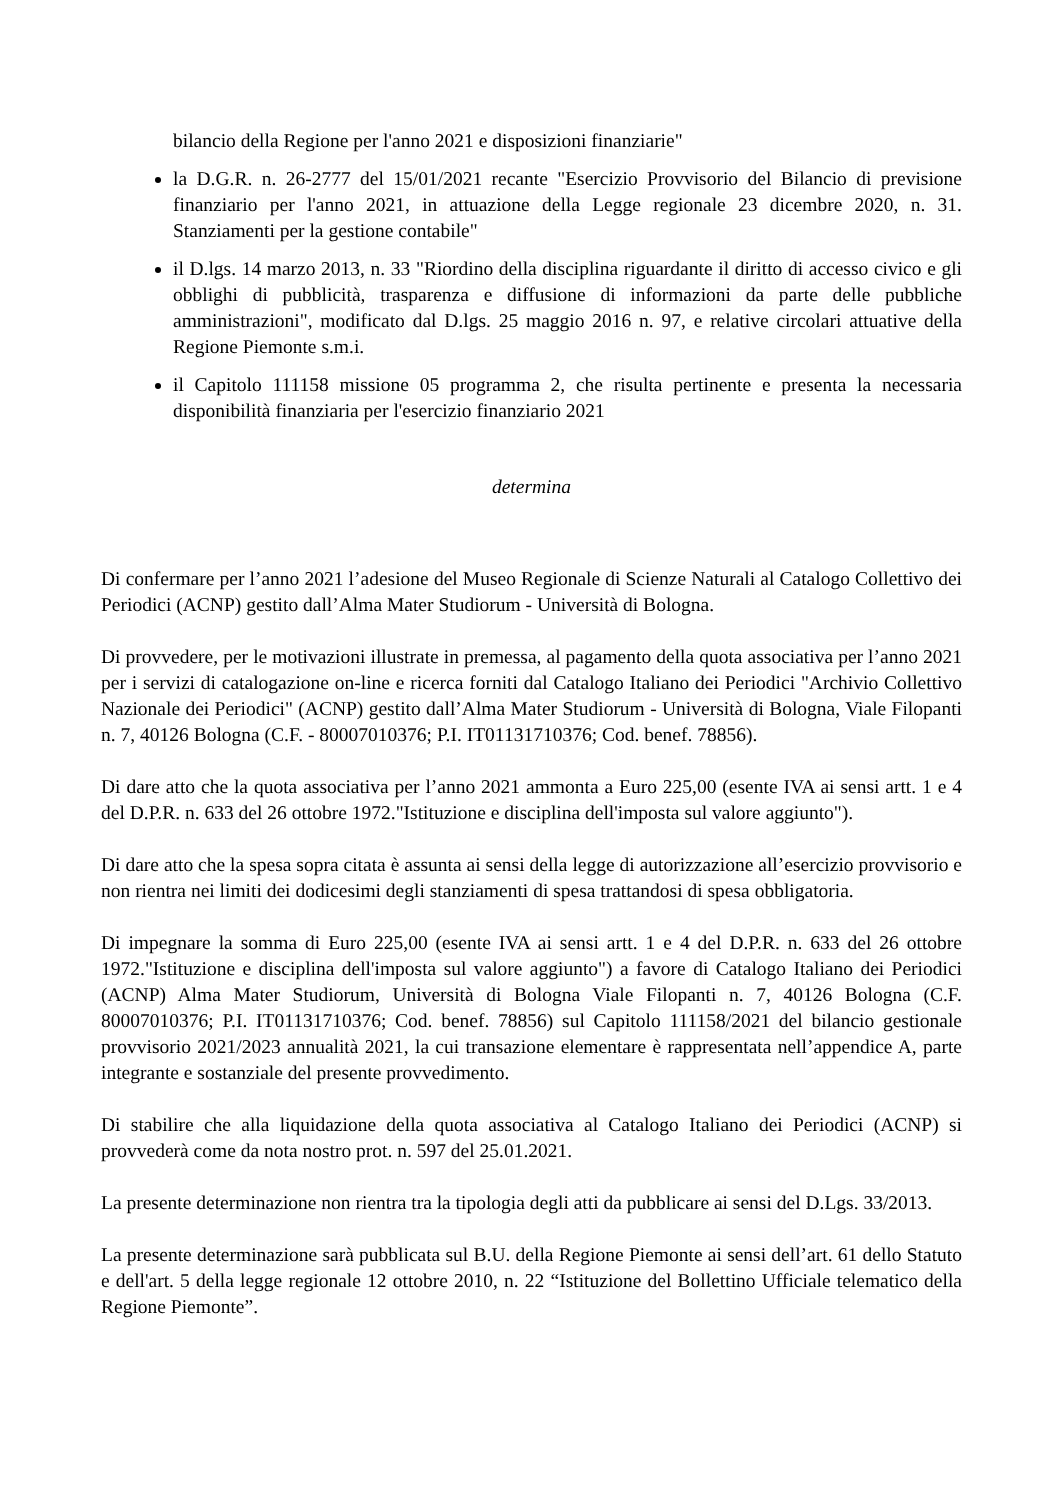bilancio della Regione per l'anno 2021 e disposizioni finanziarie"
la D.G.R. n. 26-2777 del 15/01/2021 recante "Esercizio Provvisorio del Bilancio di previsione finanziario per l'anno 2021, in attuazione della Legge regionale 23 dicembre 2020, n. 31. Stanziamenti per la gestione contabile"
il D.lgs. 14 marzo 2013, n. 33 "Riordino della disciplina riguardante il diritto di accesso civico e gli obblighi di pubblicità, trasparenza e diffusione di informazioni da parte delle pubbliche amministrazioni", modificato dal D.lgs. 25 maggio 2016 n. 97, e relative circolari attuative della Regione Piemonte s.m.i.
il Capitolo 111158 missione 05 programma 2, che risulta pertinente e presenta la necessaria disponibilità finanziaria per l'esercizio finanziario 2021
determina
Di confermare per l’anno 2021 l’adesione del Museo Regionale di Scienze Naturali al Catalogo Collettivo dei Periodici (ACNP) gestito dall’Alma Mater Studiorum - Università di Bologna.
Di provvedere, per le motivazioni illustrate in premessa, al pagamento della quota associativa per l’anno 2021 per i servizi di catalogazione on-line e ricerca forniti dal Catalogo Italiano dei Periodici "Archivio Collettivo Nazionale dei Periodici" (ACNP) gestito dall’Alma Mater Studiorum - Università di Bologna, Viale Filopanti n. 7, 40126 Bologna (C.F. - 80007010376; P.I. IT01131710376; Cod. benef. 78856).
Di dare atto che la quota associativa per l’anno 2021 ammonta a Euro 225,00 (esente IVA ai sensi artt. 1 e 4 del D.P.R. n. 633 del 26 ottobre 1972."Istituzione e disciplina dell'imposta sul valore aggiunto").
Di dare atto che la spesa sopra citata è assunta ai sensi della legge di autorizzazione all’esercizio provvisorio e non rientra nei limiti dei dodicesimi degli stanziamenti di spesa trattandosi di spesa obbligatoria.
Di impegnare la somma di Euro 225,00 (esente IVA ai sensi artt. 1 e 4 del D.P.R. n. 633 del 26 ottobre 1972."Istituzione e disciplina dell'imposta sul valore aggiunto") a favore di Catalogo Italiano dei Periodici (ACNP) Alma Mater Studiorum, Università di Bologna Viale Filopanti n. 7, 40126 Bologna (C.F. 80007010376; P.I. IT01131710376; Cod. benef. 78856) sul Capitolo 111158/2021 del bilancio gestionale provvisorio 2021/2023 annualità 2021, la cui transazione elementare è rappresentata nell’appendice A, parte integrante e sostanziale del presente provvedimento.
Di stabilire che alla liquidazione della quota associativa al Catalogo Italiano dei Periodici (ACNP) si provvederà come da nota nostro prot. n. 597 del 25.01.2021.
La presente determinazione non rientra tra la tipologia degli atti da pubblicare ai sensi del D.Lgs. 33/2013.
La presente determinazione sarà pubblicata sul B.U. della Regione Piemonte ai sensi dell’art. 61 dello Statuto e dell'art. 5 della legge regionale 12 ottobre 2010, n. 22 “Istituzione del Bollettino Ufficiale telematico della Regione Piemonte”.